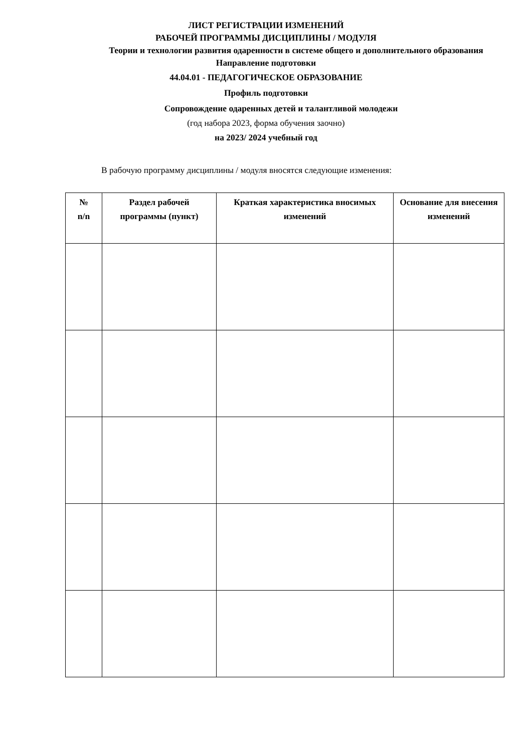ЛИСТ РЕГИСТРАЦИИ ИЗМЕНЕНИЙ
РАБОЧЕЙ ПРОГРАММЫ ДИСЦИПЛИНЫ / МОДУЛЯ
Теории и технологии развития одаренности в системе общего и дополнительного образования
Направление подготовки
44.04.01 - ПЕДАГОГИЧЕСКОЕ ОБРАЗОВАНИЕ
Профиль подготовки
Сопровождение одаренных детей и талантливой молодежи
(год набора 2023, форма обучения заочно)
на 2023/ 2024 учебный год
В рабочую программу дисциплины / модуля вносятся следующие изменения:
| № n/n | Раздел рабочей программы (пункт) | Краткая характеристика вносимых изменений | Основание для внесения изменений |
| --- | --- | --- | --- |